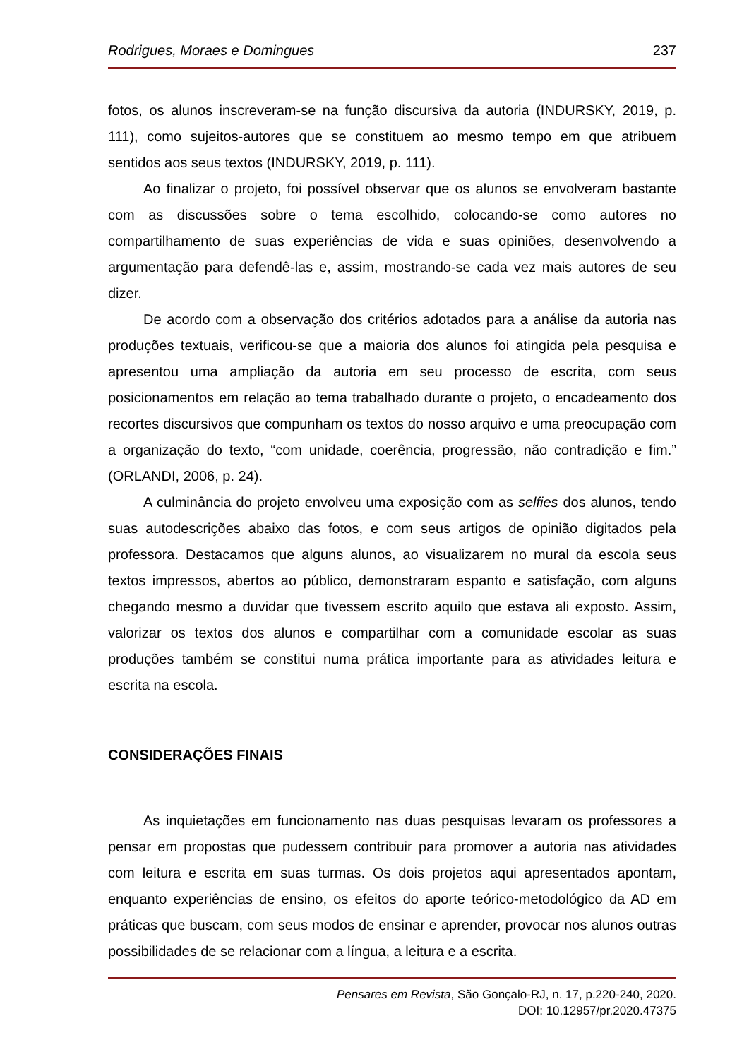Rodrigues, Moraes e Domingues 237
fotos, os alunos inscreveram-se na função discursiva da autoria (INDURSKY, 2019, p. 111), como sujeitos-autores que se constituem ao mesmo tempo em que atribuem sentidos aos seus textos (INDURSKY, 2019, p. 111).
Ao finalizar o projeto, foi possível observar que os alunos se envolveram bastante com as discussões sobre o tema escolhido, colocando-se como autores no compartilhamento de suas experiências de vida e suas opiniões, desenvolvendo a argumentação para defendê-las e, assim, mostrando-se cada vez mais autores de seu dizer.
De acordo com a observação dos critérios adotados para a análise da autoria nas produções textuais, verificou-se que a maioria dos alunos foi atingida pela pesquisa e apresentou uma ampliação da autoria em seu processo de escrita, com seus posicionamentos em relação ao tema trabalhado durante o projeto, o encadeamento dos recortes discursivos que compunham os textos do nosso arquivo e uma preocupação com a organização do texto, “com unidade, coerência, progressão, não contradição e fim.” (ORLANDI, 2006, p. 24).
A culminância do projeto envolveu uma exposição com as selfies dos alunos, tendo suas autodescrições abaixo das fotos, e com seus artigos de opinião digitados pela professora. Destacamos que alguns alunos, ao visualizarem no mural da escola seus textos impressos, abertos ao público, demonstraram espanto e satisfação, com alguns chegando mesmo a duvidar que tivessem escrito aquilo que estava ali exposto. Assim, valorizar os textos dos alunos e compartilhar com a comunidade escolar as suas produções também se constitui numa prática importante para as atividades leitura e escrita na escola.
CONSIDERAÇÕES FINAIS
As inquietações em funcionamento nas duas pesquisas levaram os professores a pensar em propostas que pudessem contribuir para promover a autoria nas atividades com leitura e escrita em suas turmas. Os dois projetos aqui apresentados apontam, enquanto experiências de ensino, os efeitos do aporte teórico-metodológico da AD em práticas que buscam, com seus modos de ensinar e aprender, provocar nos alunos outras possibilidades de se relacionar com a língua, a leitura e a escrita.
Pensares em Revista, São Gonçalo-RJ, n. 17, p.220-240, 2020.
DOI: 10.12957/pr.2020.47375